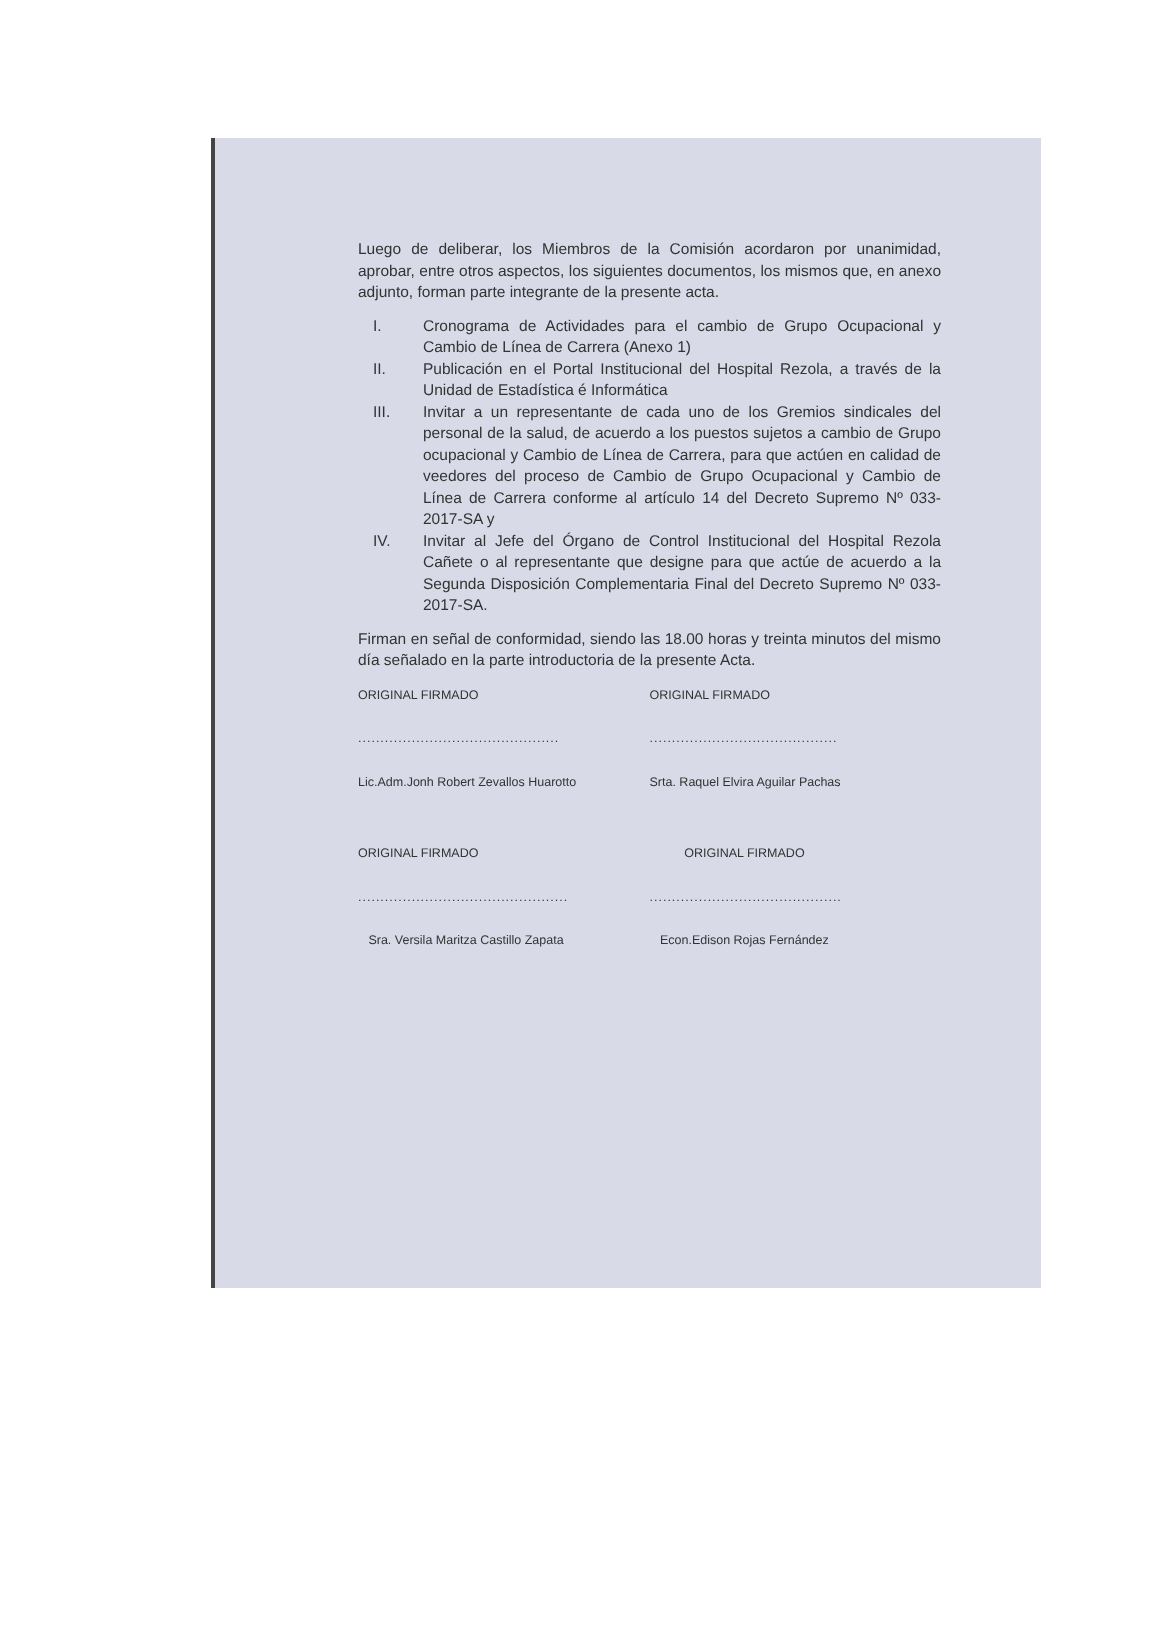Luego de deliberar, los Miembros de la Comisión acordaron por unanimidad, aprobar, entre otros aspectos, los siguientes documentos, los mismos que, en anexo adjunto, forman parte integrante de la presente acta.
I. Cronograma de Actividades para el cambio de Grupo Ocupacional y Cambio de Línea de Carrera (Anexo 1)
II. Publicación en el Portal Institucional del Hospital Rezola, a través de la Unidad de Estadística é Informática
III. Invitar a un representante de cada uno de los Gremios sindicales del personal de la salud, de acuerdo a los puestos sujetos a cambio de Grupo ocupacional y Cambio de Línea de Carrera, para que actúen en calidad de veedores del proceso de Cambio de Grupo Ocupacional y Cambio de Línea de Carrera conforme al artículo 14 del Decreto Supremo Nº 033-2017-SA y
IV. Invitar al Jefe del Órgano de Control Institucional del Hospital Rezola Cañete o al representante que designe para que actúe de acuerdo a la Segunda Disposición Complementaria Final del Decreto Supremo Nº 033-2017-SA.
Firman en señal de conformidad, siendo las 18.00 horas y treinta minutos del mismo día señalado en la parte introductoria de la presente Acta.
ORIGINAL FIRMADO
.............................................
Lic.Adm.Jonh Robert Zevallos Huarotto
ORIGINAL FIRMADO
..........................................
Srta. Raquel Elvira Aguilar Pachas
ORIGINAL FIRMADO
...............................................
Sra. Versila Maritza Castillo Zapata
ORIGINAL FIRMADO
...........................................
Econ.Edison Rojas Fernández